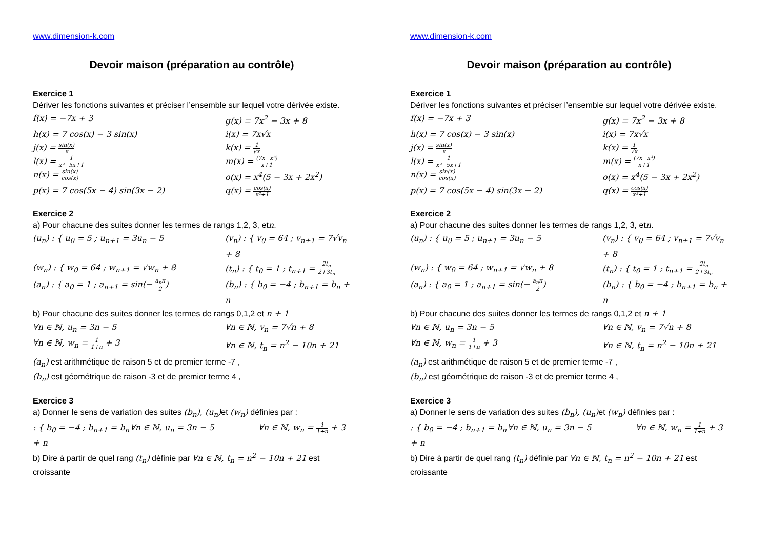www.dimension-k.com
Devoir maison (préparation au contrôle)
Exercice 1
Dériver les fonctions suivantes et préciser l’ensemble sur lequel votre dérivée existe.
f(x) = −7x + 3
g(x) = 7x<sup>2</sup> − 3x + 8
h(x) = 7 cos(x) − 3 sin(x)
i(x) = 7x√x
j(x) = sin(x) x
k(x) = 1 √x
l(x) = 1 x²−5x+1
m(x) = (7x−x³) x+1
n(x) = sin(x) cos(x)
o(x) = x<sup>4</sup>(5 − 3x + 2x<sup>2</sup>)
p(x) = 7 cos(5x − 4) sin(3x − 2)
q(x) = cos(x) x²+1
Exercice 2
a) Pour chacune des suites donner les termes de rangs 1,2, 3, etn.
(u<sub>n</sub>) : { u<sub>0</sub> = 5 ; u<sub>n+1</sub> = 3u<sub>n</sub> − 5
(v<sub>n</sub>) : { v<sub>0</sub> = 64 ; v<sub>n+1</sub> = 7√v<sub>n</sub> + 8
(w<sub>n</sub>) : { w<sub>0</sub> = 64 ; w<sub>n+1</sub> = √w<sub>n</sub> + 8
(t<sub>n</sub>) : { t<sub>0</sub> = 1 ; t<sub>n+1</sub> = 2t<sub>n</sub> 2+3t<sub>n</sub>
(a<sub>n</sub>) : { a<sub>0</sub> = 1 ; a<sub>n+1</sub> = sin(− a<sub>n</sub>π 2)
(b<sub>n</sub>) : { b<sub>0</sub> = −4 ; b<sub>n+1</sub> = b<sub>n</sub> + n
b) Pour chacune des suites donner les termes de rangs 0,1,2 et n + 1
∀n ∈ ℕ, u<sub>n</sub> = 3n − 5
∀n ∈ ℕ, v<sub>n</sub> = 7√n + 8
∀n ∈ ℕ, w<sub>n</sub> = 1 1+n + 3
∀n ∈ ℕ, t<sub>n</sub> = n<sup>2</sup> − 10n + 21
(a<sub>n</sub>) est arithmétique de raison 5 et de premier terme -7 ,
(b<sub>n</sub>) est géométrique de raison -3 et de premier terme 4 ,
Exercice 3
a) Donner le sens de variation des suites (b<sub>n</sub>), (u<sub>n</sub>) et (w<sub>n</sub>) définies par :
: { b<sub>0</sub> = −4 ; b<sub>n+1</sub> = b<sub>n</sub> + n
∀n ∈ ℕ, u<sub>n</sub> = 3n − 5
∀n ∈ ℕ, w<sub>n</sub> = 1 1+n + 3
b) Dire à partir de quel rang (t<sub>n</sub>) définie par ∀n ∈ ℕ, t<sub>n</sub> = n<sup>2</sup> − 10n + 21 est croissante
www.dimension-k.com
Devoir maison (préparation au contrôle)
Exercice 1
Dériver les fonctions suivantes et préciser l’ensemble sur lequel votre dérivée existe.
f(x) = −7x + 3
g(x) = 7x<sup>2</sup> − 3x + 8
h(x) = 7 cos(x) − 3 sin(x)
i(x) = 7x√x
j(x) = sin(x) x
k(x) = 1 √x
l(x) = 1 x²−5x+1
m(x) = (7x−x³) x+1
n(x) = sin(x) cos(x)
o(x) = x<sup>4</sup>(5 − 3x + 2x<sup>2</sup>)
p(x) = 7 cos(5x − 4) sin(3x − 2)
q(x) = cos(x) x²+1
Exercice 2
a) Pour chacune des suites donner les termes de rangs 1,2, 3, etn.
(u<sub>n</sub>) : { u<sub>0</sub> = 5 ; u<sub>n+1</sub> = 3u<sub>n</sub> − 5
(v<sub>n</sub>) : { v<sub>0</sub> = 64 ; v<sub>n+1</sub> = 7√v<sub>n</sub> + 8
(w<sub>n</sub>) : { w<sub>0</sub> = 64 ; w<sub>n+1</sub> = √w<sub>n</sub> + 8
(t<sub>n</sub>) : { t<sub>0</sub> = 1 ; t<sub>n+1</sub> = 2t<sub>n</sub> 2+3t<sub>n</sub>
(a<sub>n</sub>) : { a<sub>0</sub> = 1 ; a<sub>n+1</sub> = sin(− a<sub>n</sub>π 2)
(b<sub>n</sub>) : { b<sub>0</sub> = −4 ; b<sub>n+1</sub> = b<sub>n</sub> + n
b) Pour chacune des suites donner les termes de rangs 0,1,2 et n + 1
∀n ∈ ℕ, u<sub>n</sub> = 3n − 5
∀n ∈ ℕ, v<sub>n</sub> = 7√n + 8
∀n ∈ ℕ, w<sub>n</sub> = 1 1+n + 3
∀n ∈ ℕ, t<sub>n</sub> = n<sup>2</sup> − 10n + 21
(a<sub>n</sub>) est arithmétique de raison 5 et de premier terme -7 ,
(b<sub>n</sub>) est géométrique de raison -3 et de premier terme 4 ,
Exercice 3
a) Donner le sens de variation des suites (b<sub>n</sub>), (u<sub>n</sub>) et (w<sub>n</sub>) définies par :
: { b<sub>0</sub> = −4 ; b<sub>n+1</sub> = b<sub>n</sub> + n
∀n ∈ ℕ, u<sub>n</sub> = 3n − 5
∀n ∈ ℕ, w<sub>n</sub> = 1 1+n + 3
b) Dire à partir de quel rang (t<sub>n</sub>) définie par ∀n ∈ ℕ, t<sub>n</sub> = n<sup>2</sup> − 10n + 21 est croissante